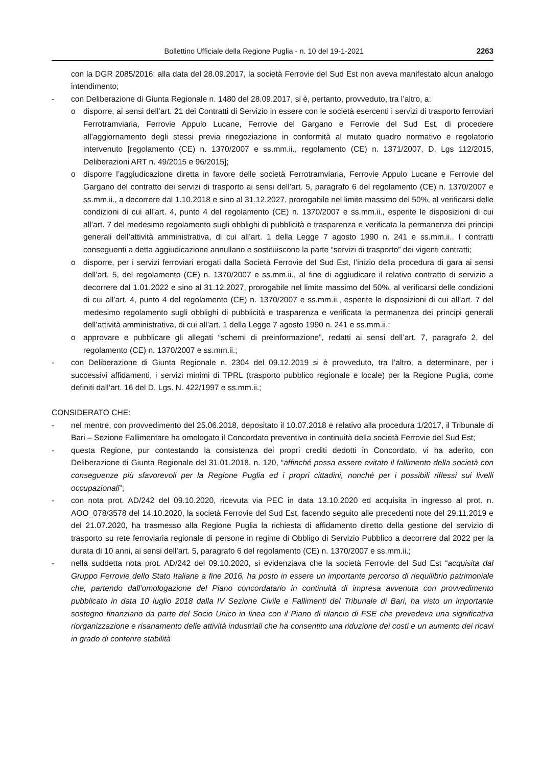Bollettino Ufficiale della Regione Puglia - n. 10 del 19-1-2021 2263
con la DGR 2085/2016; alla data del 28.09.2017, la società Ferrovie del Sud Est non aveva manifestato alcun analogo intendimento;
- con Deliberazione di Giunta Regionale n. 1480 del 28.09.2017, si è, pertanto, provveduto, tra l’altro, a:
o disporre, ai sensi dell’art. 21 dei Contratti di Servizio in essere con le società esercenti i servizi di trasporto ferroviari Ferrotramviaria, Ferrovie Appulo Lucane, Ferrovie del Gargano e Ferrovie del Sud Est, di procedere all’aggiornamento degli stessi previa rinegoziazione in conformità al mutato quadro normativo e regolatorio intervenuto [regolamento (CE) n. 1370/2007 e ss.mm.ii., regolamento (CE) n. 1371/2007, D. Lgs 112/2015, Deliberazioni ART n. 49/2015 e 96/2015];
o disporre l’aggiudicazione diretta in favore delle società Ferrotramviaria, Ferrovie Appulo Lucane e Ferrovie del Gargano del contratto dei servizi di trasporto ai sensi dell’art. 5, paragrafo 6 del regolamento (CE) n. 1370/2007 e ss.mm.ii., a decorrere dal 1.10.2018 e sino al 31.12.2027, prorogabile nel limite massimo del 50%, al verificarsi delle condizioni di cui all’art. 4, punto 4 del regolamento (CE) n. 1370/2007 e ss.mm.ii., esperite le disposizioni di cui all’art. 7 del medesimo regolamento sugli obblighi di pubblicità e trasparenza e verificata la permanenza dei principi generali dell’attività amministrativa, di cui all’art. 1 della Legge 7 agosto 1990 n. 241 e ss.mm.ii.. I contratti conseguenti a detta aggiudicazione annullano e sostituiscono la parte “servizi di trasporto” dei vigenti contratti;
o disporre, per i servizi ferroviari erogati dalla Società Ferrovie del Sud Est, l’inizio della procedura di gara ai sensi dell’art. 5, del regolamento (CE) n. 1370/2007 e ss.mm.ii., al fine di aggiudicare il relativo contratto di servizio a decorrere dal 1.01.2022 e sino al 31.12.2027, prorogabile nel limite massimo del 50%, al verificarsi delle condizioni di cui all’art. 4, punto 4 del regolamento (CE) n. 1370/2007 e ss.mm.ii., esperite le disposizioni di cui all’art. 7 del medesimo regolamento sugli obblighi di pubblicità e trasparenza e verificata la permanenza dei principi generali dell’attività amministrativa, di cui all’art. 1 della Legge 7 agosto 1990 n. 241 e ss.mm.ii.;
o approvare e pubblicare gli allegati “schemi di preinformazione”, redatti ai sensi dell’art. 7, paragrafo 2, del regolamento (CE) n. 1370/2007 e ss.mm.ii.;
- con Deliberazione di Giunta Regionale n. 2304 del 09.12.2019 si è provveduto, tra l’altro, a determinare, per i successivi affidamenti, i servizi minimi di TPRL (trasporto pubblico regionale e locale) per la Regione Puglia, come definiti dall’art. 16 del D. Lgs. N. 422/1997 e ss.mm.ii.;
CONSIDERATO CHE:
- nel mentre, con provvedimento del 25.06.2018, depositato il 10.07.2018 e relativo alla procedura 1/2017, il Tribunale di Bari – Sezione Fallimentare ha omologato il Concordato preventivo in continuità della società Ferrovie del Sud Est;
- questa Regione, pur contestando la consistenza dei propri crediti dedotti in Concordato, vi ha aderito, con Deliberazione di Giunta Regionale del 31.01.2018, n. 120, “affinché possa essere evitato il fallimento della società con conseguenze più sfavorevoli per la Regione Puglia ed i propri cittadini, nonché per i possibili riflessi sui livelli occupazionali”;
- con nota prot. AD/242 del 09.10.2020, ricevuta via PEC in data 13.10.2020 ed acquisita in ingresso al prot. n. AOO_078/3578 del 14.10.2020, la società Ferrovie del Sud Est, facendo seguito alle precedenti note del 29.11.2019 e del 21.07.2020, ha trasmesso alla Regione Puglia la richiesta di affidamento diretto della gestione del servizio di trasporto su rete ferroviaria regionale di persone in regime di Obbligo di Servizio Pubblico a decorrere dal 2022 per la durata di 10 anni, ai sensi dell’art. 5, paragrafo 6 del regolamento (CE) n. 1370/2007 e ss.mm.ii.;
- nella suddetta nota prot. AD/242 del 09.10.2020, si evidenziava che la società Ferrovie del Sud Est “acquisita dal Gruppo Ferrovie dello Stato Italiane a fine 2016, ha posto in essere un importante percorso di riequilibrio patrimoniale che, partendo dall’omologazione del Piano concordatario in continuità di impresa avvenuta con provvedimento pubblicato in data 10 luglio 2018 dalla IV Sezione Civile e Fallimenti del Tribunale di Bari, ha visto un importante sostegno finanziario da parte del Socio Unico in linea con il Piano di rilancio di FSE che prevedeva una significativa riorganizzazione e risanamento delle attività industriali che ha consentito una riduzione dei costi e un aumento dei ricavi in grado di conferire stabilità